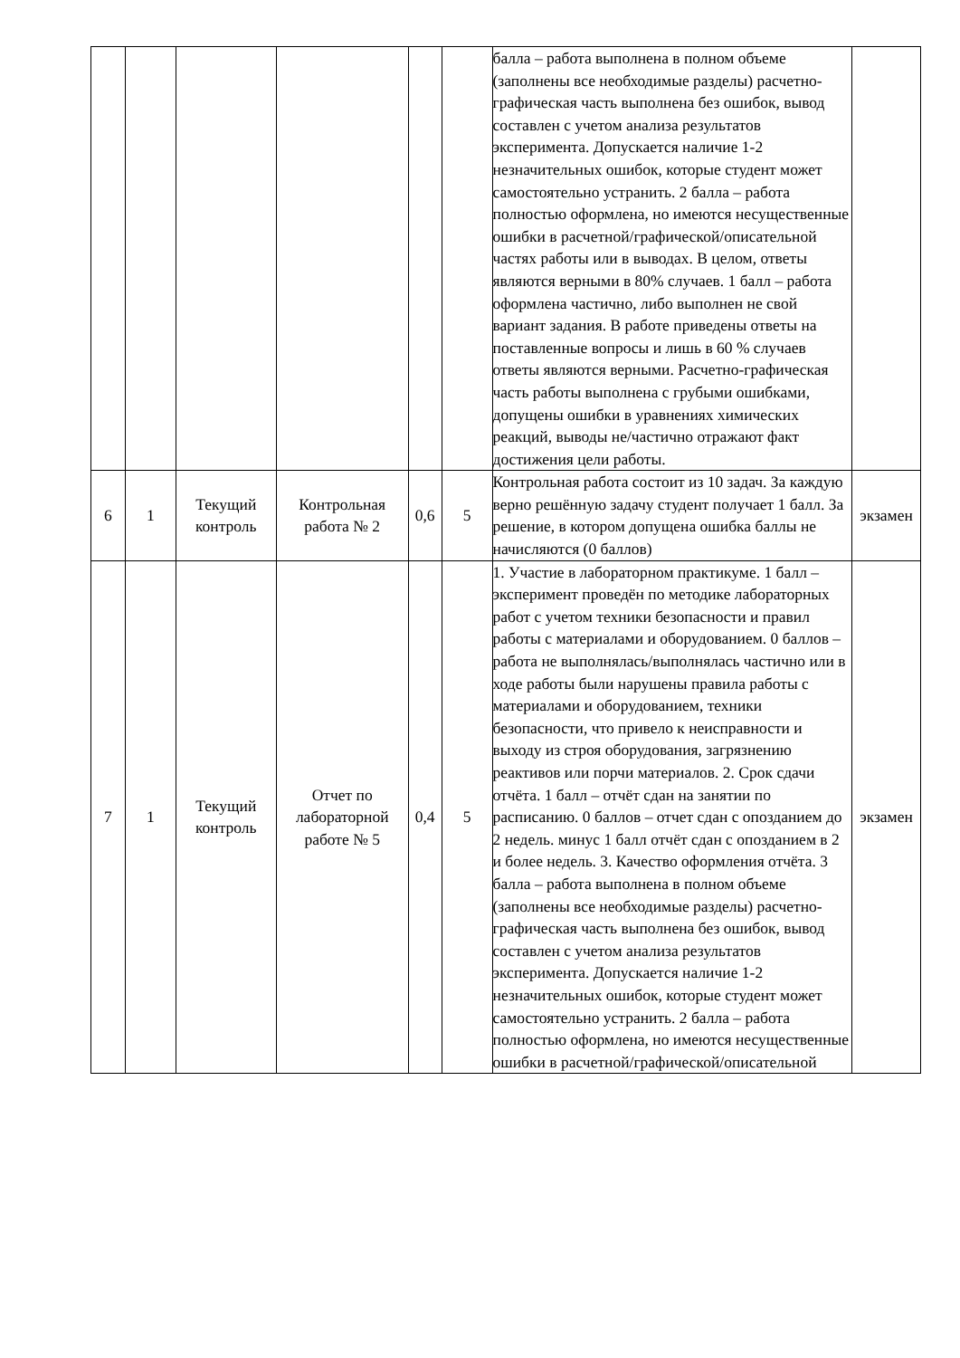| | | | | | | балла – работа выполнена в полном объеме (заполнены все необходимые разделы) расчетно-графическая часть выполнена без ошибок, вывод составлен с учетом анализа результатов эксперимента. Допускается наличие 1-2 незначительных ошибок, которые студент может самостоятельно устранить. 2 балла – работа полностью оформлена, но имеются несущественные ошибки в расчетной/графической/описательной частях работы или в выводах. В целом, ответы являются верными в 80% случаев. 1 балл – работа оформлена частично, либо выполнен не свой вариант задания. В работе приведены ответы на поставленные вопросы и лишь в 60 % случаев ответы являются верными. Расчетно-графическая часть работы выполнена с грубыми ошибками, допущены ошибки в уравнениях химических реакций, выводы не/частично отражают факт достижения цели работы. | |
| 6 | 1 | Текущий контроль | Контрольная работа № 2 | 0,6 | 5 | Контрольная работа состоит из 10 задач. За каждую верно решённую задачу студент получает 1 балл. За решение, в котором допущена ошибка баллы не начисляются (0 баллов) | экзамен |
| 7 | 1 | Текущий контроль | Отчет по лабораторной работе № 5 | 0,4 | 5 | 1. Участие в лабораторном практикуме. 1 балл – эксперимент проведён по методике лабораторных работ с учетом техники безопасности и правил работы с материалами и оборудованием. 0 баллов – работа не выполнялась/выполнялась частично или в ходе работы были нарушены правила работы с материалами и оборудованием, техники безопасности, что привело к неисправности и выходу из строя оборудования, загрязнению реактивов или порчи материалов. 2. Срок сдачи отчёта. 1 балл – отчёт сдан на занятии по расписанию. 0 баллов – отчет сдан с опозданием до 2 недель. минус 1 балл отчёт сдан с опозданием в 2 и более недель. 3. Качество оформления отчёта. 3 балла – работа выполнена в полном объеме (заполнены все необходимые разделы) расчетно-графическая часть выполнена без ошибок, вывод составлен с учетом анализа результатов эксперимента. Допускается наличие 1-2 незначительных ошибок, которые студент может самостоятельно устранить. 2 балла – работа полностью оформлена, но имеются несущественные ошибки в расчетной/графической/описательной | экзамен |